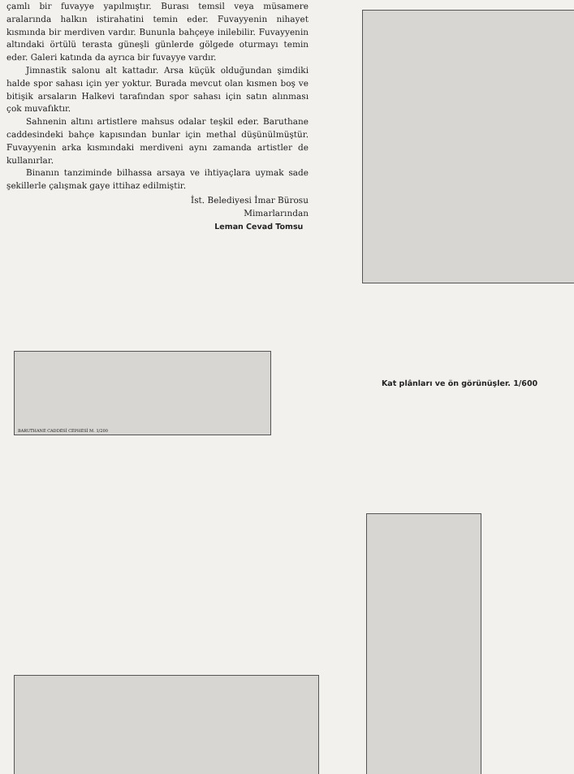çamlı bir fuvayye yapılmıştır. Burası temsil veya müsamere aralarında halkın istirahatini temin eder. Fuvayyenin nihayet kısmında bir merdiven vardır. Bununla bahçeye inilebilir. Fuvayyenin altındaki örtülü terasta güneşli günlerde gölgede oturmayı temin eder. Galeri katında da ayrıca bir fuvayye vardır.
Jimnastik salonu alt kattadır. Arsa küçük olduğundan şimdiki halde spor sahası için yer yoktur. Burada mevcut olan kısmen boş ve bitişik arsaların Halkevi tarafından spor sahası için satın alınması çok muvafıktır.
Sahnenin altını artistlere mahsus odalar teşkil eder. Baruthane caddesindeki bahçe kapısından bunlar için methal düşünülmüştür. Fuvayyenin arka kısmındaki merdiveni aynı zamanda artistler de kullanırlar.
Binanın tanziminde bilhassa arsaya ve ihtiyaçlara uymak sade şekillerle çalışmak gaye ittihaz edilmiştir.
İst. Belediyesi İmar Bürosu
Mimarlarından
Leman Cevad Tomsu
BARUTHANE CADDESİ CEPHESİ M. 1/200
Kat plânları ve ön görünüşler. 1/600